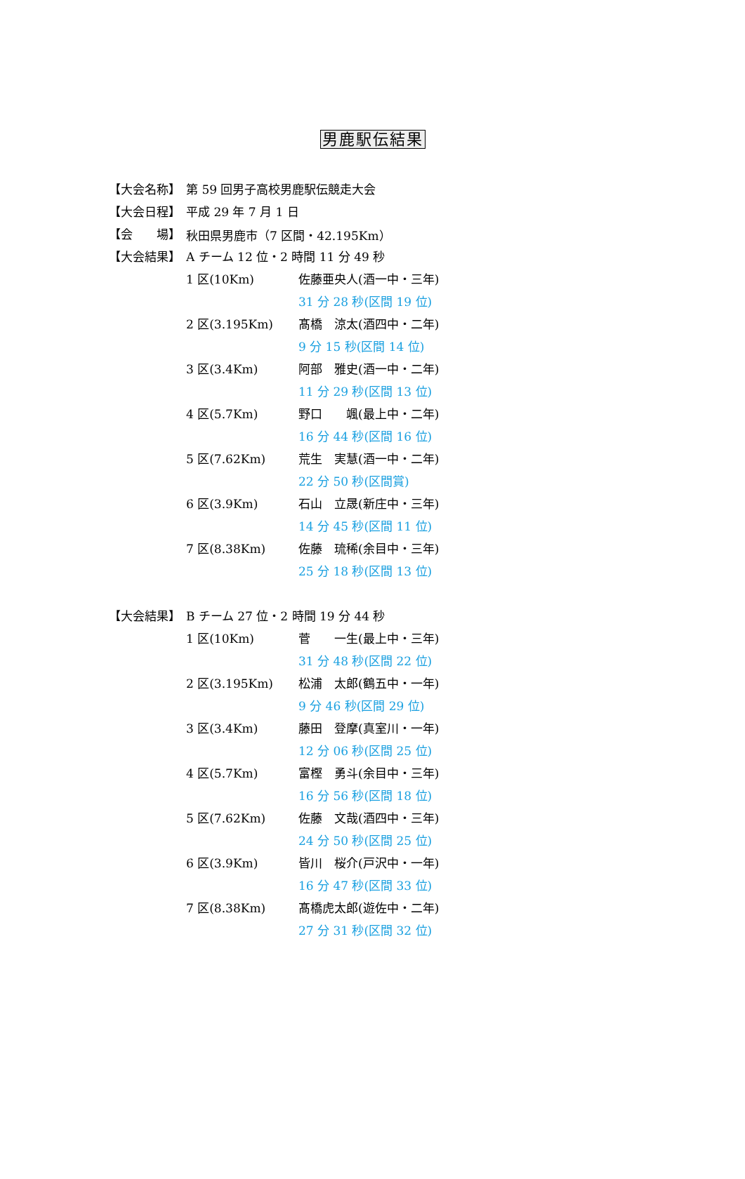男鹿駅伝結果
【大会名称】 第 59 回男子高校男鹿駅伝競走大会
【大会日程】 平成 29 年 7 月 1 日
【会　　場】 秋田県男鹿市（7 区間・42.195Km）
【大会結果】
A チーム 12 位・2 時間 11 分 49 秒
1 区(10Km) 佐藤亜央人(酒一中・三年)
31 分 28 秒(区間 19 位)
2 区(3.195Km) 髙橋　涼太(酒四中・二年)
9 分 15 秒(区間 14 位)
3 区(3.4Km) 阿部　雅史(酒一中・二年)
11 分 29 秒(区間 13 位)
4 区(5.7Km) 野口　　颯(最上中・二年)
16 分 44 秒(区間 16 位)
5 区(7.62Km) 荒生　実慧(酒一中・二年)
22 分 50 秒(区間賞)
6 区(3.9Km) 石山　立晟(新庄中・三年)
14 分 45 秒(区間 11 位)
7 区(8.38Km) 佐藤　琉稀(余目中・三年)
25 分 18 秒(区間 13 位)
【大会結果】
B チーム 27 位・2 時間 19 分 44 秒
1 区(10Km) 菅　　一生(最上中・三年)
31 分 48 秒(区間 22 位)
2 区(3.195Km) 松浦　太郎(鶴五中・一年)
9 分 46 秒(区間 29 位)
3 区(3.4Km) 藤田　登摩(真室川・一年)
12 分 06 秒(区間 25 位)
4 区(5.7Km) 富樫　勇斗(余目中・三年)
16 分 56 秒(区間 18 位)
5 区(7.62Km) 佐藤　文哉(酒四中・三年)
24 分 50 秒(区間 25 位)
6 区(3.9Km) 皆川　桜介(戸沢中・一年)
16 分 47 秒(区間 33 位)
7 区(8.38Km) 髙橋虎太郎(遊佐中・二年)
27 分 31 秒(区間 32 位)